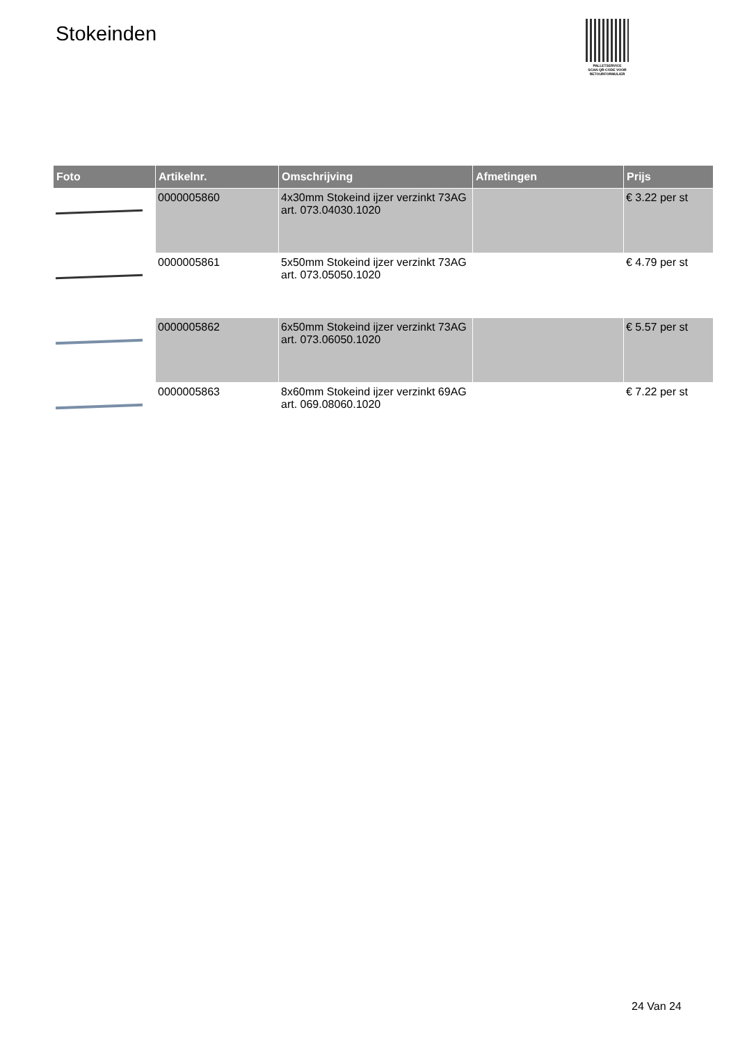Stokeinden
PALLETSERVICE
SCAN QR-CODE VOOR
RETOURFORMULIER
| Foto | Artikelnr. | Omschrijving | Afmetingen | Prijs |
| --- | --- | --- | --- | --- |
| | 0000005860 | 4x30mm Stokeind ijzer verzinkt 73AG art. 073.04030.1020 | | € 3.22 per st |
| | 0000005861 | 5x50mm Stokeind ijzer verzinkt 73AG art. 073.05050.1020 | | € 4.79 per st |
| | 0000005862 | 6x50mm Stokeind ijzer verzinkt 73AG art. 073.06050.1020 | | € 5.57 per st |
| | 0000005863 | 8x60mm Stokeind ijzer verzinkt 69AG art. 069.08060.1020 | | € 7.22 per st |
24 Van 24